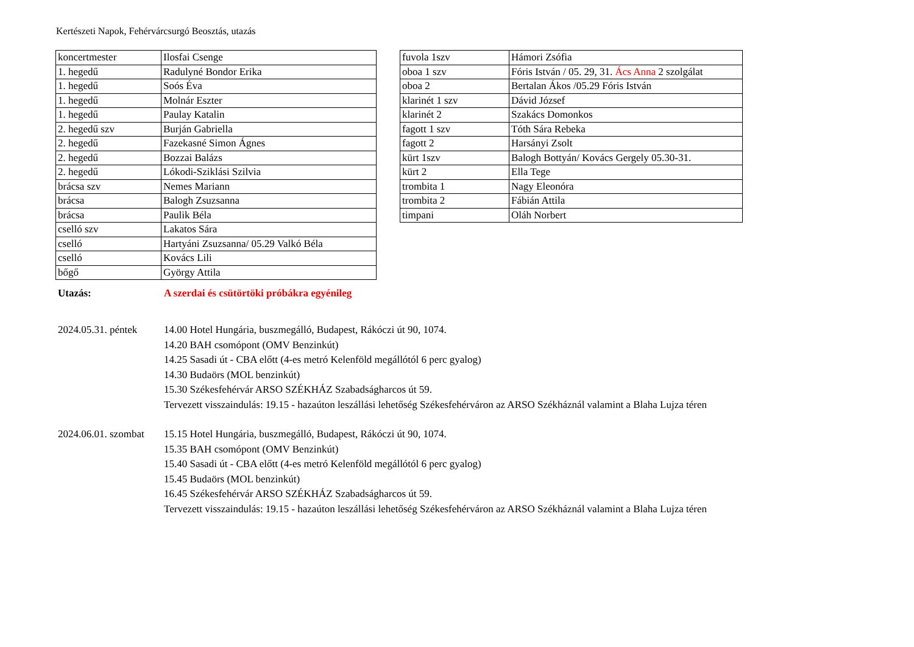Kertészeti Napok, Fehérvárcsurgó Beosztás, utazás
| koncertmester | Ilosfai Csenge |
| 1. hegedű | Radulyné Bondor Erika |
| 1. hegedű | Soós Éva |
| 1. hegedű | Molnár Eszter |
| 1. hegedű | Paulay Katalin |
| 2. hegedű szv | Burján Gabriella |
| 2. hegedű | Fazekasné Simon Ágnes |
| 2. hegedű | Bozzai Balázs |
| 2. hegedű | Lókodi-Sziklási Szilvia |
| brácsa szv | Nemes Mariann |
| brácsa | Balogh Zsuzsanna |
| brácsa | Paulik Béla |
| cselló szv | Lakatos Sára |
| cselló | Hartyáni Zsuzsanna/ 05.29 Valkó Béla |
| cselló | Kovács Lili |
| bőgő | György Attila |
| fuvola 1szv | Hámori Zsófia |
| oboa 1 szv | Fóris István / 05. 29, 31. Ács Anna 2 szolgálat |
| oboa 2 | Bertalan Ákos /05.29 Fóris István |
| klarinét 1 szv | Dávid József |
| klarinét 2 | Szakács Domonkos |
| fagott 1 szv | Tóth Sára Rebeka |
| fagott 2 | Harsányi Zsolt |
| kürt 1szv | Balogh Bottyán/ Kovács Gergely 05.30-31. |
| kürt 2 | Ella Tege |
| trombita 1 | Nagy Eleonóra |
| trombita 2 | Fábián Attila |
| timpani | Oláh Norbert |
Utazás: A szerdai és csütörtöki próbákra egyénileg
2024.05.31. péntek
14.00 Hotel Hungária, buszmegálló, Budapest, Rákóczi út 90, 1074.
14.20 BAH csomópont (OMV Benzinkút)
14.25 Sasadi út - CBA előtt (4-es metró Kelenföld megállótól 6 perc gyalog)
14.30 Budaörs (MOL benzinkút)
15.30 Székesfehérvár ARSO SZÉKHÁZ Szabadságharcos út 59.
Tervezett visszaindulás: 19.15 - hazaúton leszállási lehetőség Székesfehérváron az ARSO Székháznál valamint a Blaha Lujza téren
2024.06.01. szombat
15.15 Hotel Hungária, buszmegálló, Budapest, Rákóczi út 90, 1074.
15.35 BAH csomópont (OMV Benzinkút)
15.40 Sasadi út - CBA előtt (4-es metró Kelenföld megállótól 6 perc gyalog)
15.45 Budaörs (MOL benzinkút)
16.45 Székesfehérvár ARSO SZÉKHÁZ Szabadságharcos út 59.
Tervezett visszaindulás: 19.15 - hazaúton leszállási lehetőség Székesfehérváron az ARSO Székháznál valamint a Blaha Lujza téren